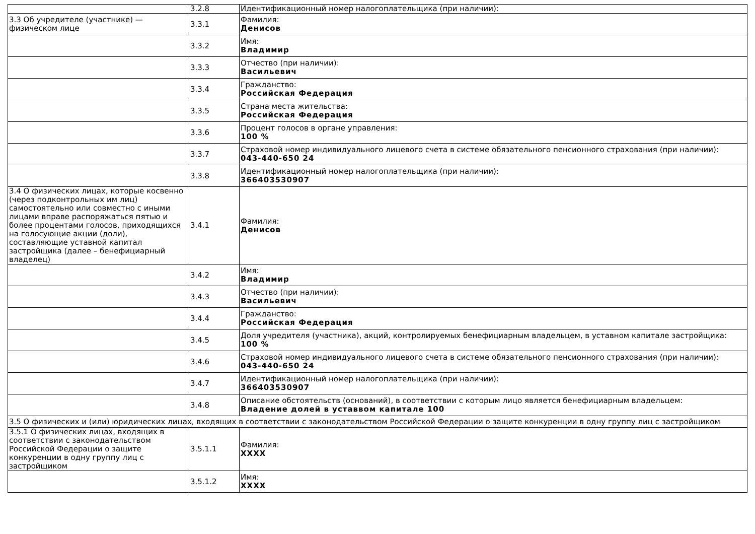| | 3.2.8 | Идентификационный номер налогоплательщика (при наличии): |
| 3.3 Об учредителе (участнике) — физическом лице | 3.3.1 | Фамилия: Денисов |
| | 3.3.2 | Имя: Владимир |
| | 3.3.3 | Отчество (при наличии): Васильевич |
| | 3.3.4 | Гражданство: Российская Федерация |
| | 3.3.5 | Страна места жительства: Российская Федерация |
| | 3.3.6 | Процент голосов в органе управления: 100 % |
| | 3.3.7 | Страховой номер индивидуального лицевого счета в системе обязательного пенсионного страхования (при наличии): 043-440-650 24 |
| | 3.3.8 | Идентификационный номер налогоплательщика (при наличии): 366403530907 |
| 3.4 О физических лицах, которые косвенно (через подконтрольных им лиц) самостоятельно или совместно с иными лицами вправе распоряжаться пятью и более процентами голосов, приходящихся на голосующие акции (доли), составляющие уставной капитал застройщика (далее – бенефициарный владелец) | 3.4.1 | Фамилия: Денисов |
| | 3.4.2 | Имя: Владимир |
| | 3.4.3 | Отчество (при наличии): Васильевич |
| | 3.4.4 | Гражданство: Российская Федерация |
| | 3.4.5 | Доля учредителя (участника), акций, контролируемых бенефициарным владельцем, в уставном капитале застройщика: 100 % |
| | 3.4.6 | Страховой номер индивидуального лицевого счета в системе обязательного пенсионного страхования (при наличии): 043-440-650 24 |
| | 3.4.7 | Идентификационный номер налогоплательщика (при наличии): 366403530907 |
| | 3.4.8 | Описание обстоятельств (оснований), в соответствии с которым лицо является бенефициарным владельцем: Владение долей в уставвом капитале 100 |
| 3.5 О физических и (или) юридических лицах, входящих в соответствии с законодательством Российской Федерации о защите конкуренции в одну группу лиц с застройщиком | | |
| 3.5.1 О физических лицах, входящих в соответствии с законодательством Российской Федерации о защите конкуренции в одну группу лиц с застройщиком | 3.5.1.1 | Фамилия: XXXX |
| | 3.5.1.2 | Имя: XXXX |